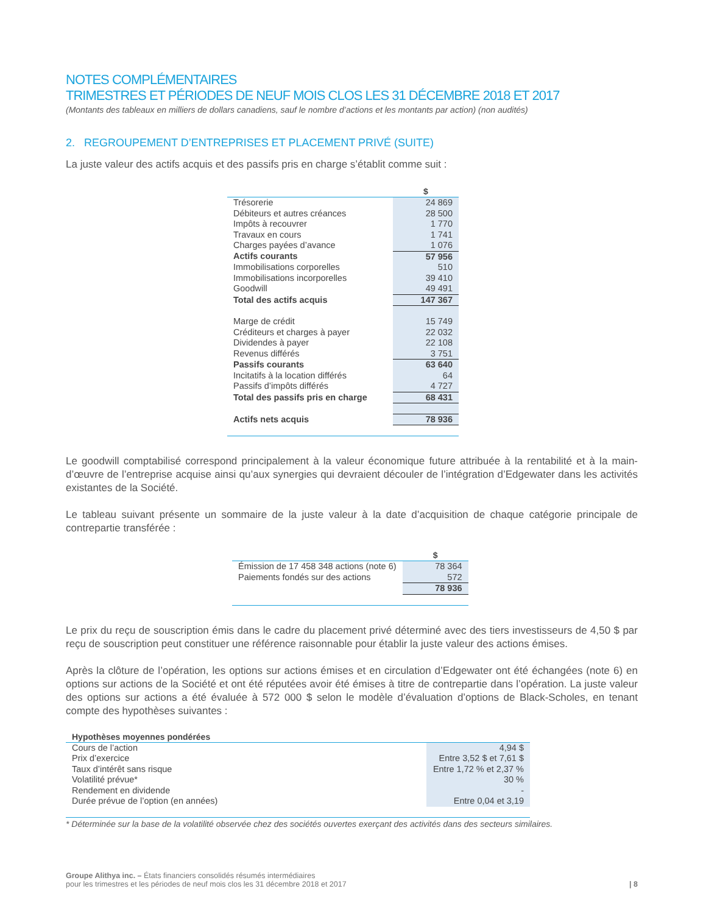NOTES COMPLÉMENTAIRES
TRIMESTRES ET PÉRIODES DE NEUF MOIS CLOS LES 31 DÉCEMBRE 2018 ET 2017
(Montants des tableaux en milliers de dollars canadiens, sauf le nombre d’actions et les montants par action) (non audités)
2. REGROUPEMENT D’ENTREPRISES ET PLACEMENT PRIVÉ (SUITE)
La juste valeur des actifs acquis et des passifs pris en charge s’établit comme suit :
| | $ |
| --- | --- |
| Trésorerie | 24 869 |
| Débiteurs et autres créances | 28 500 |
| Impôts à recouvrer | 1 770 |
| Travaux en cours | 1 741 |
| Charges payées d’avance | 1 076 |
| Actifs courants | 57 956 |
| Immobilisations corporelles | 510 |
| Immobilisations incorporelles | 39 410 |
| Goodwill | 49 491 |
| Total des actifs acquis | 147 367 |
| Marge de crédit | 15 749 |
| Créditeurs et charges à payer | 22 032 |
| Dividendes à payer | 22 108 |
| Revenus différés | 3 751 |
| Passifs courants | 63 640 |
| Incitatifs à la location différés | 64 |
| Passifs d’impôts différés | 4 727 |
| Total des passifs pris en charge | 68 431 |
| Actifs nets acquis | 78 936 |
Le goodwill comptabilisé correspond principalement à la valeur économique future attribuée à la rentabilité et à la main-d’œuvre de l’entreprise acquise ainsi qu’aux synergies qui devraient découler de l’intégration d’Edgewater dans les activités existantes de la Société.
Le tableau suivant présente un sommaire de la juste valeur à la date d’acquisition de chaque catégorie principale de contrepartie transférée :
| | $ |
| --- | --- |
| Émission de 17 458 348 actions (note 6) | 78 364 |
| Paiements fondés sur des actions | 572 |
| | 78 936 |
Le prix du reçu de souscription émis dans le cadre du placement privé déterminé avec des tiers investisseurs de 4,50 $ par reçu de souscription peut constituer une référence raisonnable pour établir la juste valeur des actions émises.
Après la clôture de l’opération, les options sur actions émises et en circulation d’Edgewater ont été échangées (note 6) en options sur actions de la Société et ont été réputées avoir été émises à titre de contrepartie dans l’opération. La juste valeur des options sur actions a été évaluée à 572 000 $ selon le modèle d’évaluation d’options de Black-Scholes, en tenant compte des hypothèses suivantes :
| Hypothèses moyennes pondérées | |
| --- | --- |
| Cours de l’action | 4,94 $ |
| Prix d’exercice | Entre 3,52 $ et 7,61 $ |
| Taux d’intérêt sans risque | Entre 1,72 % et 2,37 % |
| Volatilité prévue* | 30 % |
| Rendement en dividende | - |
| Durée prévue de l’option (en années) | Entre 0,04 et 3,19 |
* Déterminée sur la base de la volatilité observée chez des sociétés ouvertes exerçant des activités dans des secteurs similaires.
Groupe Alithya inc. – États financiers consolidés résumés intermédiaires
pour les trimestres et les périodes de neuf mois clos les 31 décembre 2018 et 2017
| 8